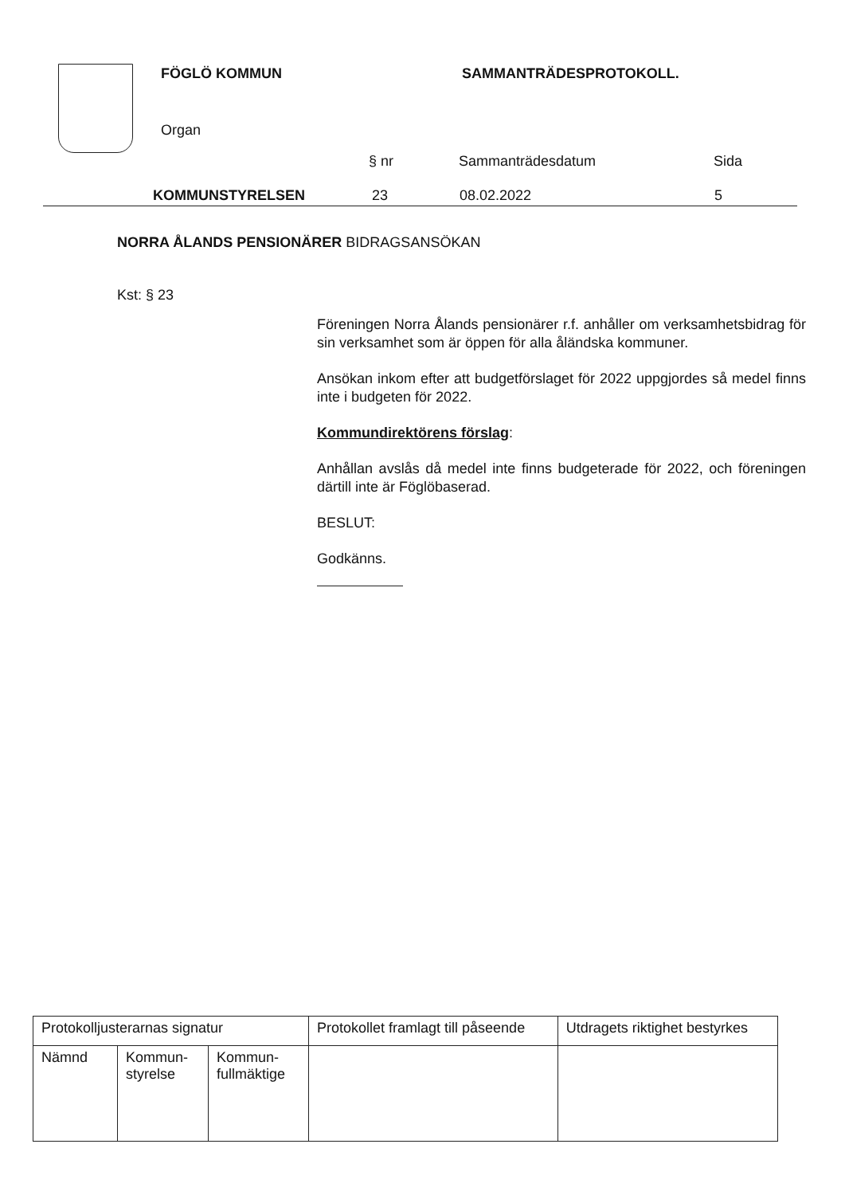FÖGLÖ KOMMUN
Organ
SAMMANTRÄDESPROTOKOLL.
§ nr
Sammanträdesdatum
Sida
KOMMUNSTYRELSEN
23
08.02.2022
5
NORRA ÅLANDS PENSIONÄRER BIDRAGSANSÖKAN
Kst: § 23
Föreningen Norra Ålands pensionärer r.f. anhåller om verksamhetsbidrag för sin verksamhet som är öppen för alla åländska kommuner.
Ansökan inkom efter att budgetförslaget för 2022 uppgjordes så medel finns inte i budgeten för 2022.
Kommundirektörens förslag:
Anhållan avslås då medel inte finns budgeterade för 2022, och föreningen därtill inte är Föglöbaserad.
BESLUT:
Godkänns.
| Protokolljusterarnas signatur | | | Protokollet framlagt till påseende | Utdragets riktighet bestyrkes |
| Nämnd | Kommun- styrelse | Kommun- fullmäktige | | |